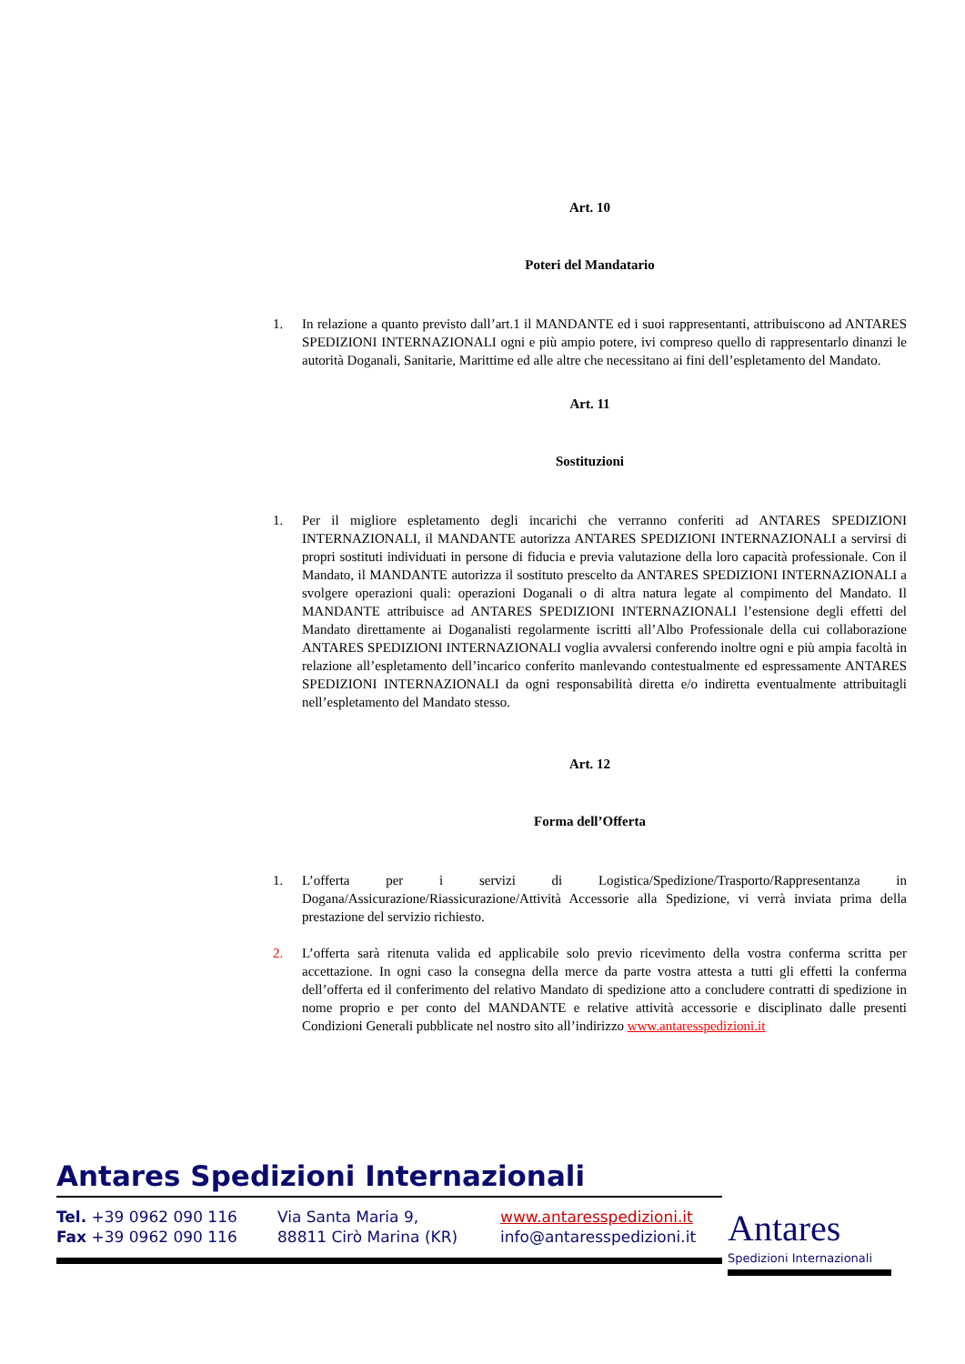Art. 10
Poteri del Mandatario
1. In relazione a quanto previsto dall’art.1 il MANDANTE ed i suoi rappresentanti, attribuiscono ad ANTARES SPEDIZIONI INTERNAZIONALI ogni e più ampio potere, ivi compreso quello di rappresentarlo dinanzi le autorità Doganali, Sanitarie, Marittime ed alle altre che necessitano ai fini dell’espletamento del Mandato.
Art. 11
Sostituzioni
1. Per il migliore espletamento degli incarichi che verranno conferiti ad ANTARES SPEDIZIONI INTERNAZIONALI, il MANDANTE autorizza ANTARES SPEDIZIONI INTERNAZIONALI a servirsi di propri sostituti individuati in persone di fiducia e previa valutazione della loro capacità professionale. Con il Mandato, il MANDANTE autorizza il sostituto prescelto da ANTARES SPEDIZIONI INTERNAZIONALI a svolgere operazioni quali: operazioni Doganali o di altra natura legate al compimento del Mandato. Il MANDANTE attribuisce ad ANTARES SPEDIZIONI INTERNAZIONALI l’estensione degli effetti del Mandato direttamente ai Doganalisti regolarmente iscritti all’Albo Professionale della cui collaborazione ANTARES SPEDIZIONI INTERNAZIONALI voglia avvalersi conferendo inoltre ogni e più ampia facoltà in relazione all’espletamento dell’incarico conferito manlevando contestualmente ed espressamente ANTARES SPEDIZIONI INTERNAZIONALI da ogni responsabilità diretta e/o indiretta eventualmente attribuitagli nell’espletamento del Mandato stesso.
Art. 12
Forma dell’Offerta
1. L’offerta per i servizi di Logistica/Spedizione/Trasporto/Rappresentanza in Dogana/Assicurazione/Riassicurazione/Attività Accessorie alla Spedizione, vi verrà inviata prima della prestazione del servizio richiesto.
2. L’offerta sarà ritenuta valida ed applicabile solo previo ricevimento della vostra conferma scritta per accettazione. In ogni caso la consegna della merce da parte vostra attesta a tutti gli effetti la conferma dell’offerta ed il conferimento del relativo Mandato di spedizione atto a concludere contratti di spedizione in nome proprio e per conto del MANDANTE e relative attività accessorie e disciplinato dalle presenti Condizioni Generali pubblicate nel nostro sito all’indirizzo www.antaresspedizioni.it
Antares Spedizioni Internazionali
Tel. +39 0962 090 116
Fax +39 0962 090 116
Via Santa Maria 9,
88811 Cirò Marina (KR)
www.antaresspedizioni.it
info@antaresspedizioni.it
Antares
Spedizioni Internazionali